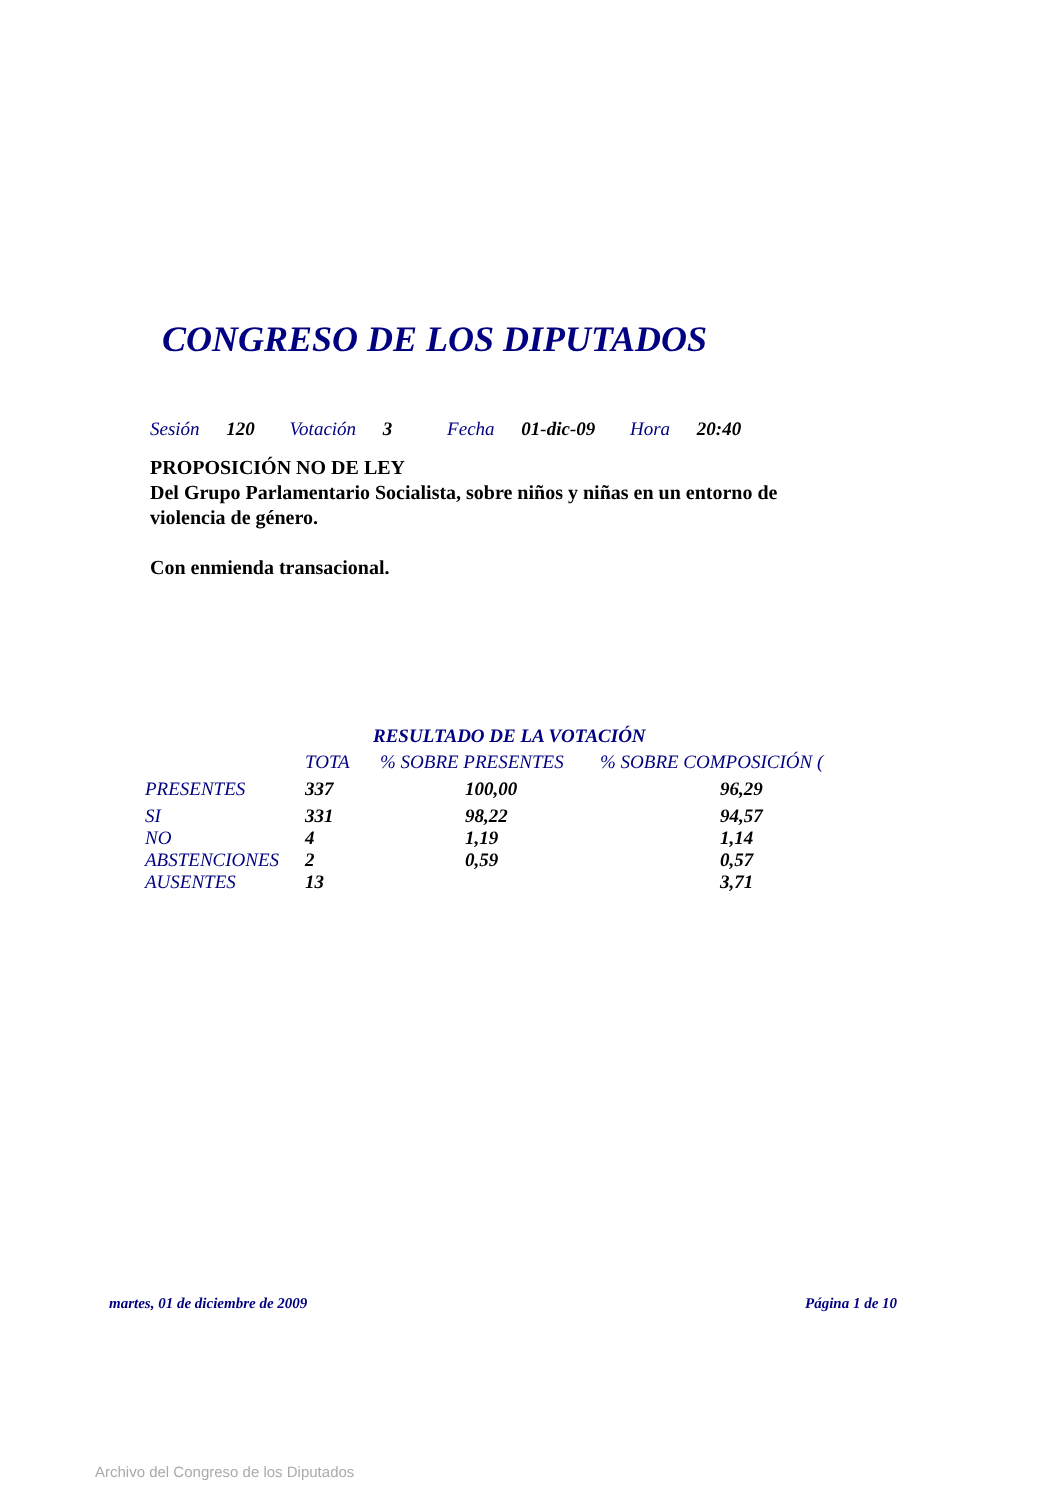CONGRESO DE LOS DIPUTADOS
Sesión 120 Votación 3 Fecha 01-dic-09 Hora 20:40
PROPOSICIÓN NO DE LEY
Del Grupo Parlamentario Socialista, sobre niños y niñas en un entorno de violencia de género.
Con enmienda transacional.
RESULTADO DE LA VOTACIÓN
| | TOTA | % SOBRE PRESENTES | % SOBRE COMPOSICIÓN ( |
| --- | --- | --- | --- |
| PRESENTES | 337 | 100,00 | 96,29 |
| SI | 331 | 98,22 | 94,57 |
| NO | 4 | 1,19 | 1,14 |
| ABSTENCIONES | 2 | 0,59 | 0,57 |
| AUSENTES | 13 | | 3,71 |
martes, 01 de diciembre de 2009
Página 1 de 10
Archivo del Congreso de los Diputados